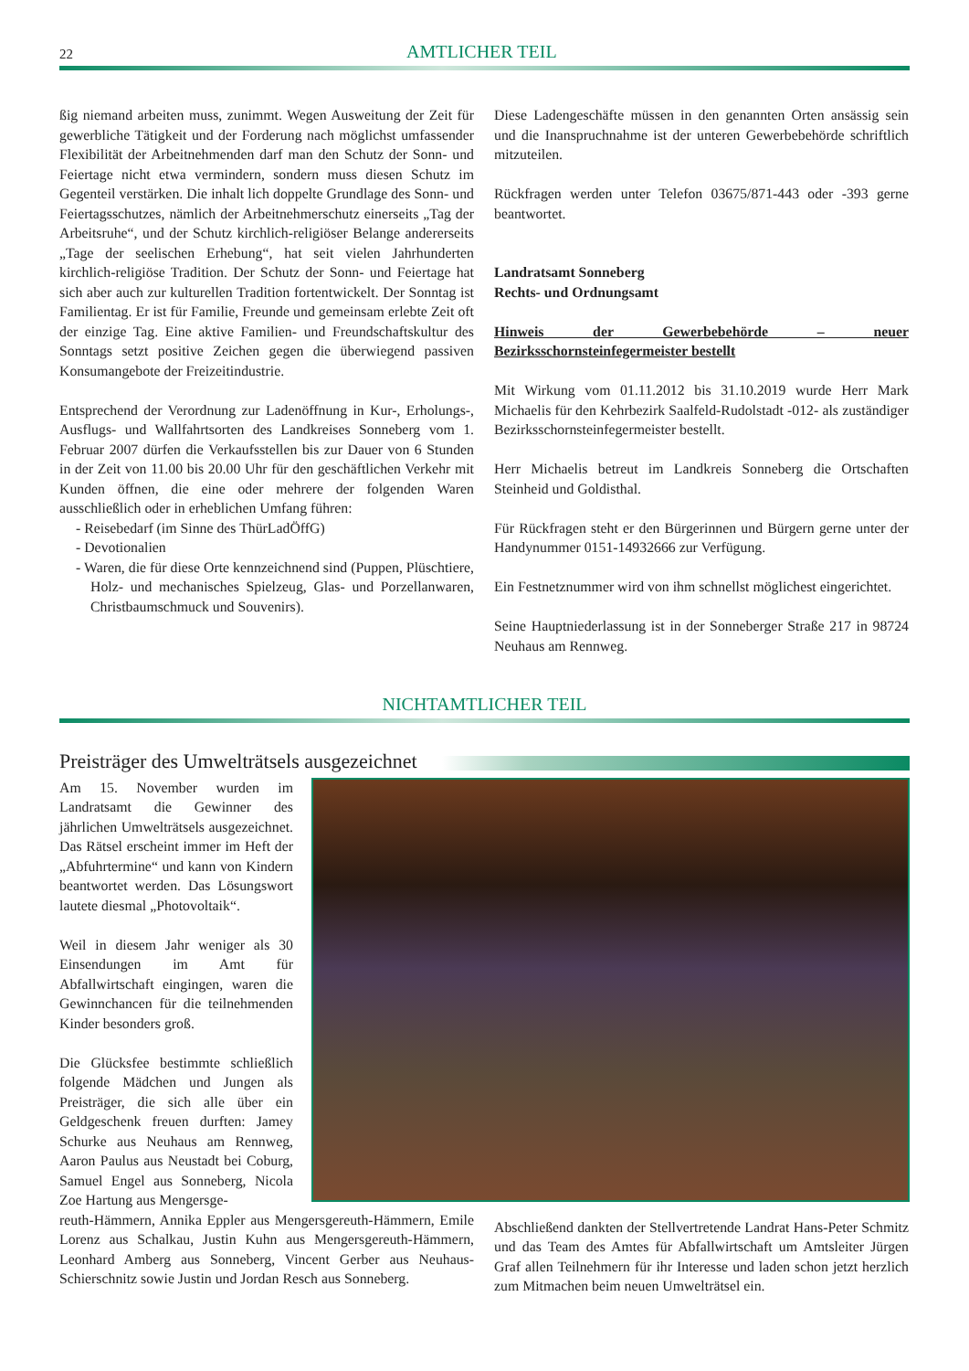22
AMTLICHER TEIL
ßig niemand arbeiten muss, zunimmt. Wegen Ausweitung der Zeit für gewerbliche Tätigkeit und der Forderung nach möglichst umfassender Flexibilität der Arbeitnehmenden darf man den Schutz der Sonn- und Feiertage nicht etwa vermindern, sondern muss diesen Schutz im Gegenteil verstärken. Die inhalt lich doppelte Grundlage des Sonn- und Feiertagsschutzes, nämlich der Arbeitnehmerschutz einerseits „Tag der Arbeitsruhe“, und der Schutz kirchlich-religiöser Belange andererseits „Tage der seelischen Erhebung“, hat seit vielen Jahrhunderten kirchlich-religiöse Tradition. Der Schutz der Sonn- und Feiertage hat sich aber auch zur kulturellen Tradition fortentwickelt. Der Sonntag ist Familientag. Er ist für Familie, Freunde und gemeinsam erlebte Zeit oft der einzige Tag. Eine aktive Familien- und Freundschaftskultur des Sonntags setzt positive Zeichen gegen die überwiegend passiven Konsumangebote der Freizeitindustrie.
Entsprechend der Verordnung zur Ladenöffnung in Kur-, Erholungs-, Ausflugs- und Wallfahrtsorten des Landkreises Sonneberg vom 1. Februar 2007 dürfen die Verkaufsstellen bis zur Dauer von 6 Stunden in der Zeit von 11.00 bis 20.00 Uhr für den geschäftlichen Verkehr mit Kunden öffnen, die eine oder mehrere der folgenden Waren ausschließlich oder in erheblichen Umfang führen:
- Reisebedarf (im Sinne des ThürLadÖffG)
- Devotionalien
- Waren, die für diese Orte kennzeichnend sind (Puppen, Plüschtiere, Holz- und mechanisches Spielzeug, Glas- und Porzellanwaren, Christbaumschmuck und Souvenirs).
Diese Ladengeschäfte müssen in den genannten Orten ansässig sein und die Inanspruchnahme ist der unteren Gewerbebehörde schriftlich mitzuteilen.
Rückfragen werden unter Telefon 03675/871-443 oder -393 gerne beantwortet.
Landratsamt Sonneberg
Rechts- und Ordnungsamt
Hinweis der Gewerbebehörde – neuer Bezirksschornsteinfegermeister bestellt
Mit Wirkung vom 01.11.2012 bis 31.10.2019 wurde Herr Mark Michaelis für den Kehrbezirk Saalfeld-Rudolstadt -012- als zuständiger Bezirksschornsteinfegermeister bestellt.
Herr Michaelis betreut im Landkreis Sonneberg die Ortschaften Steinheid und Goldisthal.
Für Rückfragen steht er den Bürgerinnen und Bürgern gerne unter der Handynummer 0151-14932666 zur Verfügung.
Ein Festnetznummer wird von ihm schnellst möglichest eingerichtet.
Seine Hauptniederlassung ist in der Sonneberger Straße 217 in 98724 Neuhaus am Rennweg.
NICHTAMTLICHER TEIL
Preisträger des Umwelträtsels ausgezeichnet
Am 15. November wurden im Landratsamt die Gewinner des jährlichen Umwelträtsels ausgezeichnet. Das Rätsel erscheint immer im Heft der „Abfuhrtermine“ und kann von Kindern beantwortet werden. Das Lösungswort lautete diesmal „Photovoltaik“.
Weil in diesem Jahr weniger als 30 Einsendungen im Amt für Abfallwirtschaft eingingen, waren die Gewinnchancen für die teilnehmenden Kinder besonders groß.
Die Glücksfee bestimmte schließlich folgende Mädchen und Jungen als Preisträger, die sich alle über ein Geldgeschenk freuen durften: Jamey Schurke aus Neuhaus am Rennweg, Aaron Paulus aus Neustadt bei Coburg, Samuel Engel aus Sonneberg, Nicola Zoe Hartung aus Mengersge-
reuth-Hämmern, Annika Eppler aus Mengersgereuth-Hämmern, Emile Lorenz aus Schalkau, Justin Kuhn aus Mengersgereuth-Hämmern, Leonhard Amberg aus Sonneberg, Vincent Gerber aus Neuhaus-Schierschnitz sowie Justin und Jordan Resch aus Sonneberg.
Abschließend dankten der Stellvertretende Landrat Hans-Peter Schmitz und das Team des Amtes für Abfallwirtschaft um Amtsleiter Jürgen Graf allen Teilnehmern für ihr Interesse und laden schon jetzt herzlich zum Mitmachen beim neuen Umwelträtsel ein.